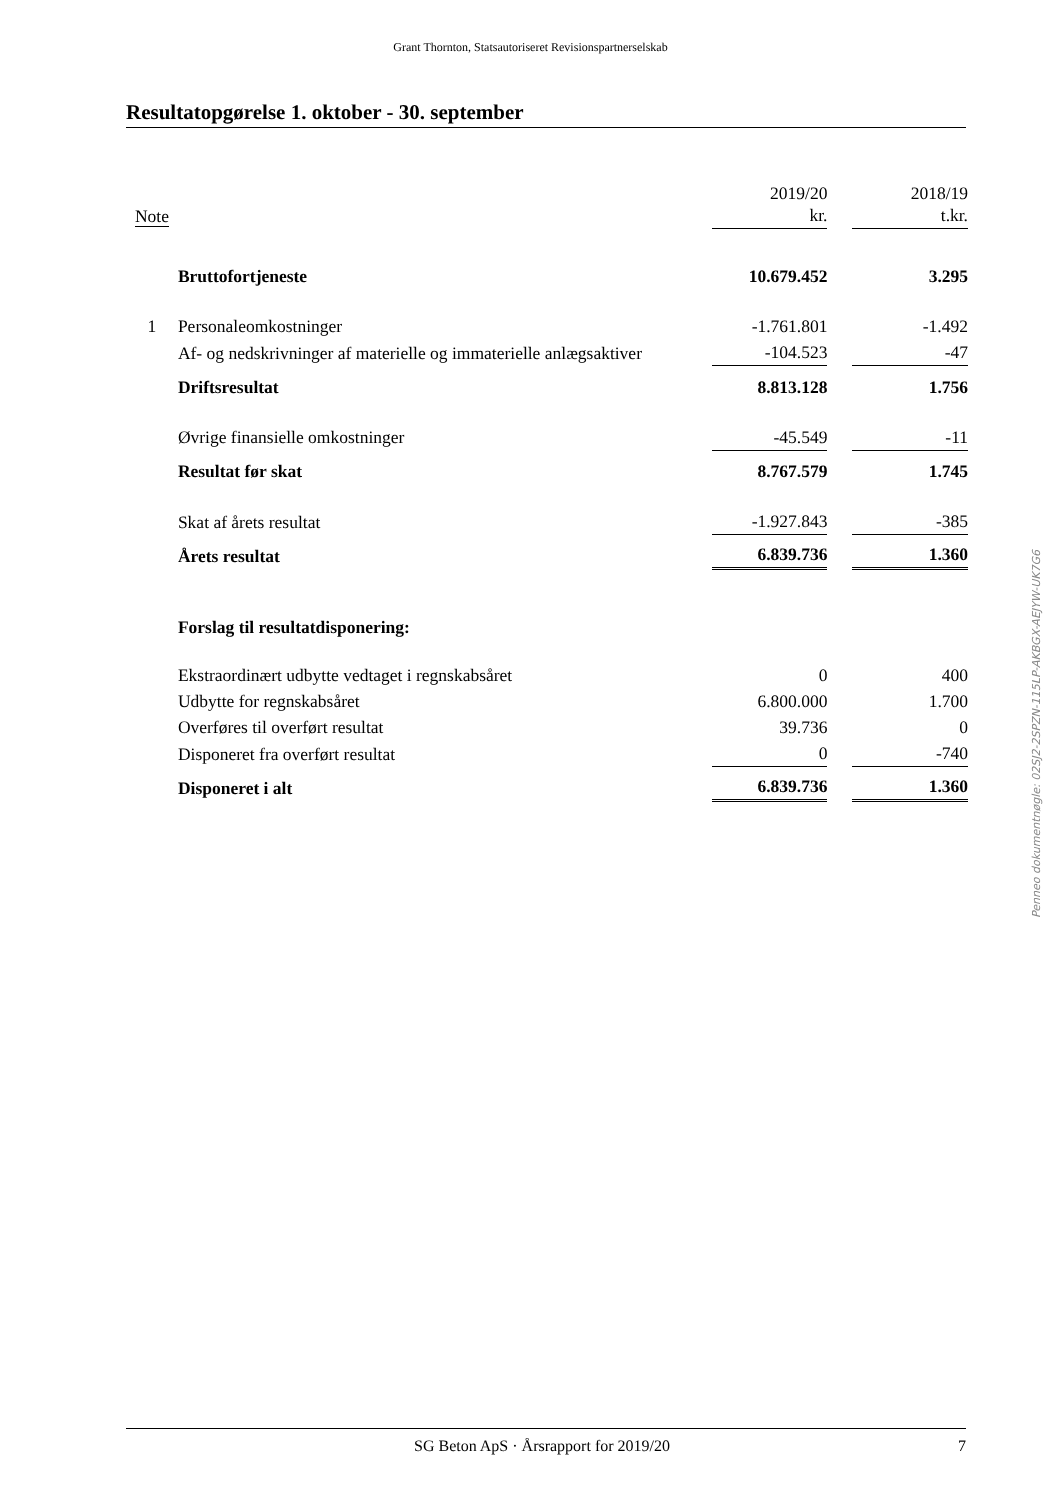Grant Thornton, Statsautoriseret Revisionspartnerselskab
Resultatopgørelse 1. oktober - 30. september
| Note | | 2019/20 kr. | | 2018/19 t.kr. |
| | Bruttofortjeneste | 10.679.452 | | 3.295 |
| 1 | Personaleomkostninger | -1.761.801 | | -1.492 |
| | Af- og nedskrivninger af materielle og immaterielle anlægsaktiver | -104.523 | | -47 |
| | Driftsresultat | 8.813.128 | | 1.756 |
| | Øvrige finansielle omkostninger | -45.549 | | -11 |
| | Resultat før skat | 8.767.579 | | 1.745 |
| | Skat af årets resultat | -1.927.843 | | -385 |
| | Årets resultat | 6.839.736 | | 1.360 |
| | Forslag til resultatdisponering: | | | |
| | Ekstraordinært udbytte vedtaget i regnskabsåret | 0 | | 400 |
| | Udbytte for regnskabsåret | 6.800.000 | | 1.700 |
| | Overføres til overført resultat | 39.736 | | 0 |
| | Disponeret fra overført resultat | 0 | | -740 |
| | Disponeret i alt | 6.839.736 | | 1.360 |
Penneo dokumentnøgle: 02SJ2-2SPZN-115LP-AKBGX-AEJYW-UK7G6
SG Beton ApS · Årsrapport for 2019/20 7